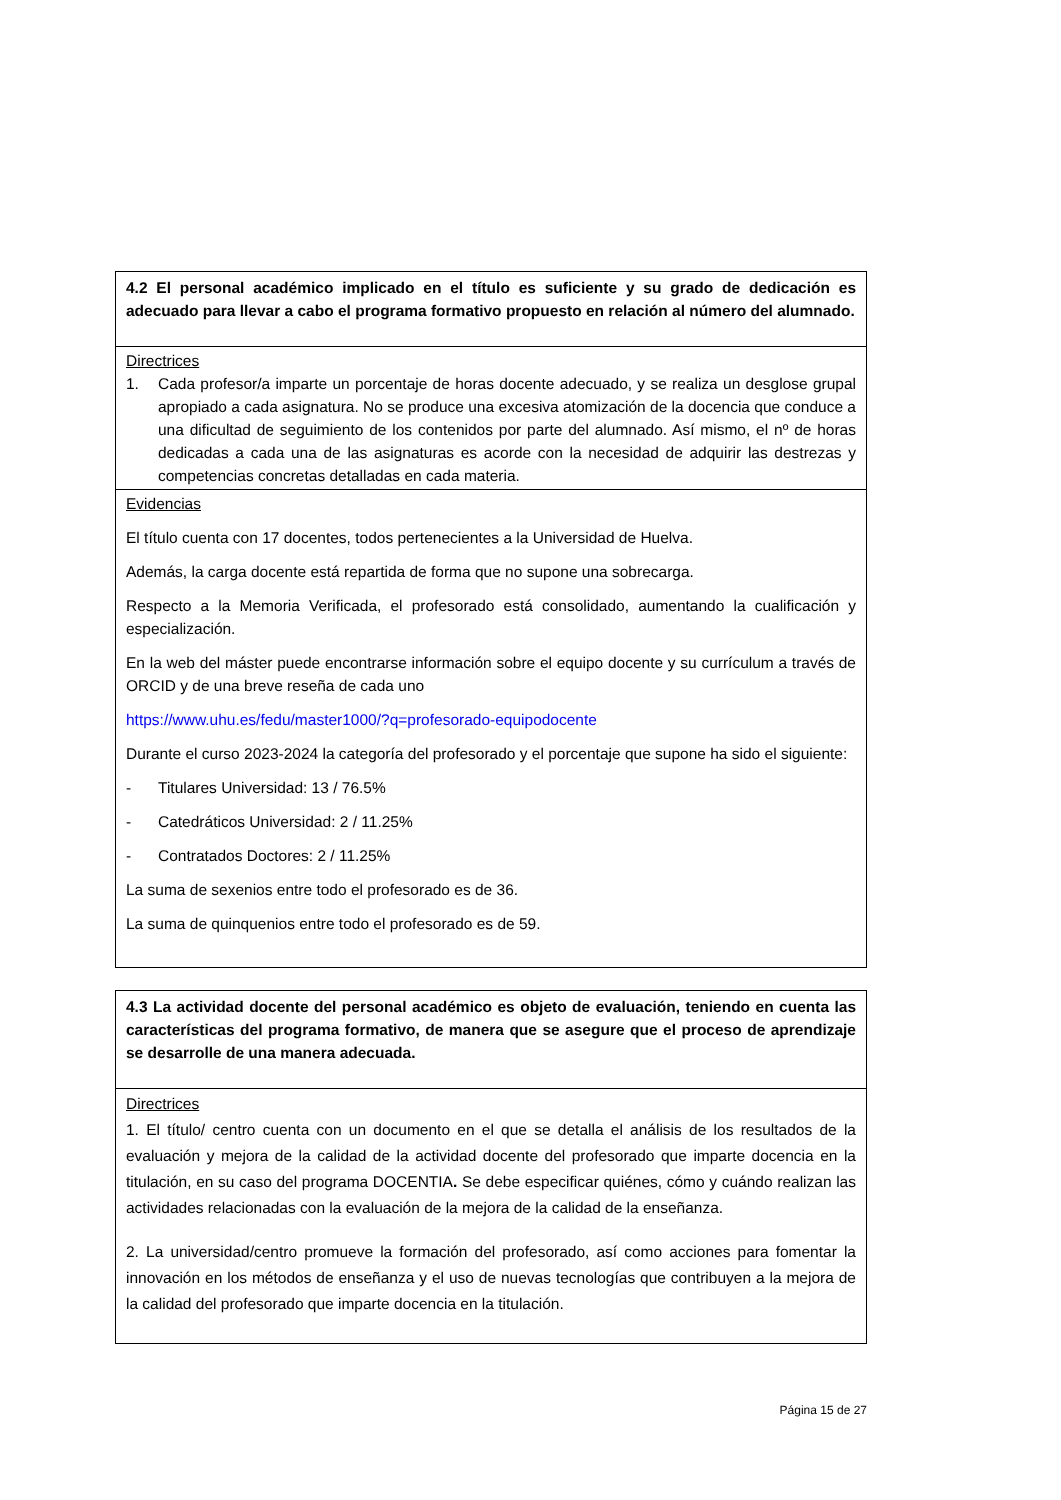| 4.2 El personal académico implicado en el título es suficiente y su grado de dedicación es adecuado para llevar a cabo el programa formativo propuesto en relación al número del alumnado. |
| Directrices 1. Cada profesor/a imparte un porcentaje de horas docente adecuado, y se realiza un desglose grupal apropiado a cada asignatura. No se produce una excesiva atomización de la docencia que conduce a una dificultad de seguimiento de los contenidos por parte del alumnado. Así mismo, el nº de horas dedicadas a cada una de las asignaturas es acorde con la necesidad de adquirir las destrezas y competencias concretas detalladas en cada materia. |
| Evidencias El título cuenta con 17 docentes, todos pertenecientes a la Universidad de Huelva. Además, la carga docente está repartida de forma que no supone una sobrecarga. Respecto a la Memoria Verificada, el profesorado está consolidado, aumentando la cualificación y especialización. En la web del máster puede encontrarse información sobre el equipo docente y su currículum a través de ORCID y de una breve reseña de cada uno https://www.uhu.es/fedu/master1000/?q=profesorado-equipodocente Durante el curso 2023-2024 la categoría del profesorado y el porcentaje que supone ha sido el siguiente: - Titulares Universidad: 13 / 76.5% - Catedráticos Universidad: 2 / 11.25% - Contratados Doctores: 2 / 11.25% La suma de sexenios entre todo el profesorado es de 36. La suma de quinquenios entre todo el profesorado es de 59. |
| 4.3 La actividad docente del personal académico es objeto de evaluación, teniendo en cuenta las características del programa formativo, de manera que se asegure que el proceso de aprendizaje se desarrolle de una manera adecuada. |
| Directrices 1. El título/ centro cuenta con un documento en el que se detalla el análisis de los resultados de la evaluación y mejora de la calidad de la actividad docente del profesorado que imparte docencia en la titulación, en su caso del programa DOCENTIA . Se debe especificar quiénes, cómo y cuándo realizan las actividades relacionadas con la evaluación de la mejora de la calidad de la enseñanza. 2. La universidad/centro promueve la formación del profesorado, así como acciones para fomentar la innovación en los métodos de enseñanza y el uso de nuevas tecnologías que contribuyen a la mejora de la calidad del profesorado que imparte docencia en la titulación. |
Página 15 de 27